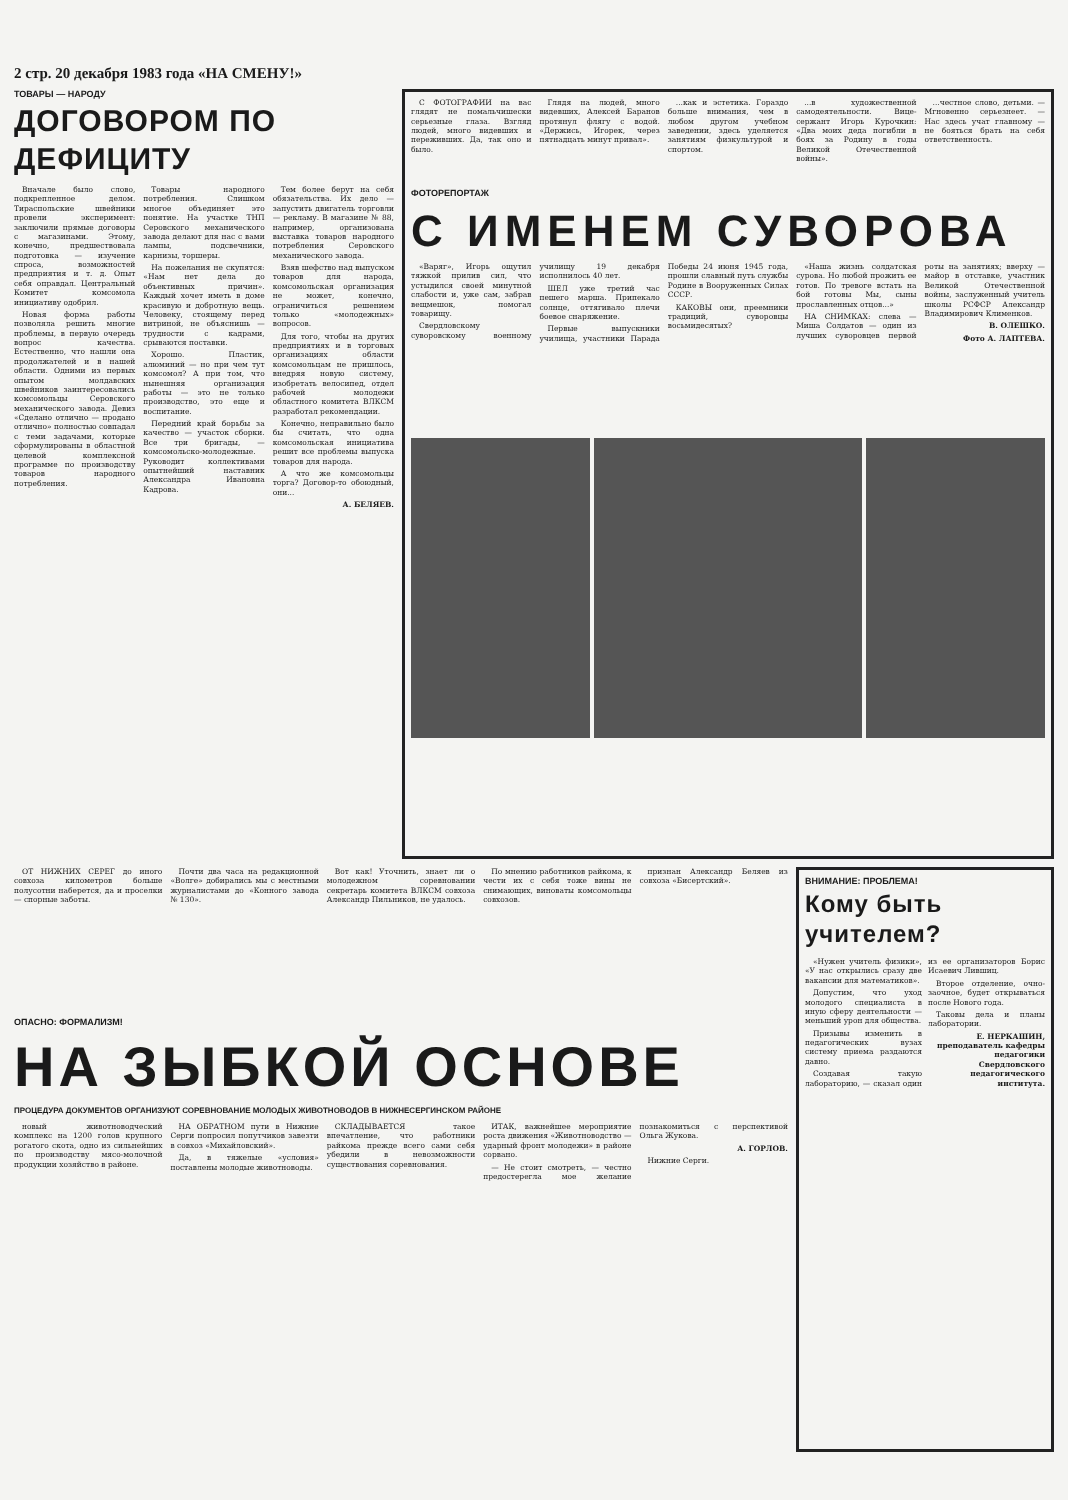2 стр. 20 декабря 1983 года «НА СМЕНУ!»
ТОВАРЫ — НАРОДУ
ДОГОВОРОМ ПО ДЕФИЦИТУ
Вначале было слово, подкрепленное делом. Тираспольские швейники провели эксперимент: заключили прямые договоры с магазинами. Этому, конечно, предшествовала подготовка — изучение спроса, возможностей предприятия и т. д. Опыт себя оправдал. Центральный Комитет комсомола инициативу одобрил.
Новая форма работы позволяла решить многие проблемы, в первую очередь вопрос качества. Естественно, что нашли она продолжателей и в нашей области. Одними из первых опытом молдавских швейников заинтересовались комсомольцы Серовского механического завода. Девиз «Сделано отлично — продано отлично» полностью совпадал с теми задачами, которые сформулированы в областной целевой комплексной программе по производству товаров народного потребления.
Товары народного потребления. Слишком многое объединяет это понятие. На участке ТНП Серовского механического завода делают для нас с вами лампы, подсвечники, карнизы, торшеры.
На пожелания не скупятся: «Нам нет дела до объективных причин». Каждый хочет иметь в доме красивую и добротную вещь. Человеку, стоящему перед витриной, не объяснишь — трудности с кадрами, срываются поставки.
Хорошо. Пластик, алюминий — но при чем тут комсомол? А при том, что нынешняя организация работы — это не только производство, это еще и воспитание.
Передний край борьбы за качество — участок сборки. Все три бригады, — комсомольско-молодежные. Руководит коллективами опытнейший наставник Александра Ивановна Кадрова.
Тем более берут на себя обязательства. Их дело — запустить двигатель торговли — рекламу. В магазине № 88, например, организована выставка товаров народного потребления Серовского механического завода.
Взяв шефство над выпуском товаров для народа, комсомольская организация не может, конечно, ограничиться решением только «молодежных» вопросов.
Для того, чтобы на других предприятиях и в торговых организациях области комсомольцам не пришлось, внедряя новую систему, изобретать велосипед, отдел рабочей молодежи областного комитета ВЛКСМ разработал рекомендации.
Конечно, неправильно было бы считать, что одна комсомольская инициатива решит все проблемы выпуска товаров для народа.
А что же комсомольцы торга? Договор-то обоюдный, они...
А. БЕЛЯЕВ.
С ФОТОГРАФИИ на вас глядят не помальчишески серьезные глаза. Взгляд людей, много видевших и переживших. Да, так оно и было.
Глядя на людей, много видевших, Алексей Баранов протянул флягу с водой. «Держись, Игорек, через пятнадцать минут привал».
...как и эстетика. Гораздо больше внимания, чем в любом другом учебном заведении, здесь уделяется занятиям физкультурой и спортом.
...в художественной самодеятельности. Вице-сержант Игорь Курочкин: «Два моих деда погибли в боях за Родину в годы Великой Отечественной войны».
...честное слово, детьми. — Мгновенно серьезнеет. — Нас здесь учат главному — не бояться брать на себя ответственность.
ФОТОРЕПОРТАЖ
С ИМЕНЕМ СУВОРОВА
«Варяг», Игорь ощутил тяжкой прилив сил, что устыдился своей минутной слабости и, уже сам, забрав вещмешок, помогал товарищу.
Свердловскому суворовскому военному училищу 19 декабря исполнилось 40 лет.
ШЕЛ уже третий час пешего марша. Припекало солнце, оттягивало плечи боевое снаряжение.
Первые выпускники училища, участники Парада Победы 24 июня 1945 года, прошли славный путь службы Родине в Вооруженных Силах СССР.
КАКОВЫ они, преемники традиций, суворовцы восьмидесятых?
«Наша жизнь солдатская сурова. Но любой прожить ее готов. По тревоге встать на бой готовы Мы, сыны прославленных отцов...»
НА СНИМКАХ: слева — Миша Солдатов — один из лучших суворовцев первой роты на занятиях; вверху — майор в отставке, участник Великой Отечественной войны, заслуженный учитель школы РСФСР Александр Владимирович Клименков.
В. ОЛЕШКО.
Фото А. ЛАПТЕВА.
ОТ НИЖНИХ СЕРЕГ до иного совхоза километров больше полусотни наберется, да и проселки — спорные заботы.
Почти два часа на редакционной «Волге» добирались мы с местными журналистами до «Конного завода № 130».
Вот как! Уточнить, знает ли о молодежном соревновании секретарь комитета ВЛКСМ совхоза Александр Пильников, не удалось.
По мнению работников райкома, к чести их с себя тоже вины не снимающих, виноваты комсомольцы совхозов.
признан Александр Беляев из совхоза «Бисертский».
ОПАСНО: ФОРМАЛИЗМ!
НА ЗЫБКОЙ ОСНОВЕ
ПРОЦЕДУРА ДОКУМЕНТОВ ОРГАНИЗУЮТ СОРЕВНОВАНИЕ МОЛОДЫХ ЖИВОТНОВОДОВ В НИЖНЕСЕРГИНСКОМ РАЙОНЕ
новый животноводческий комплекс на 1200 голов крупного рогатого скота, одно из сильнейших по производству мясо-молочной продукции хозяйство в районе.
НА ОБРАТНОМ пути в Нижние Серги попросил попутчиков завезти в совхоз «Михайловский».
Да, в тяжелые «условия» поставлены молодые животноводы.
СКЛАДЫВАЕТСЯ такое впечатление, что работники райкома прежде всего сами себя убедили в невозможности существования соревнования.
ИТАК, важнейшее мероприятие роста движения «Животноводство — ударный фронт молодежи» в районе сорвано.
— Не стоит смотреть, — честно предостерегла мое желание познакомиться с перспективой Ольга Жукова.
А. ГОРЛОВ.
Нижние Серги.
ВНИМАНИЕ: ПРОБЛЕМА!
Кому быть учителем?
«Нужен учитель физики», «У нас открылись сразу две вакансии для математиков».
Допустим, что уход молодого специалиста в иную сферу деятельности — меньший урон для общества.
Призывы изменить в педагогических вузах систему приема раздаются давно.
Создавая такую лабораторию, — сказал один из ее организаторов Борис Исаевич Лившиц.
Второе отделение, очно-заочное, будет открываться после Нового года.
Таковы дела и планы лаборатории.
Е. НЕРКАШИН, преподаватель кафедры педагогики Свердловского педагогического института.